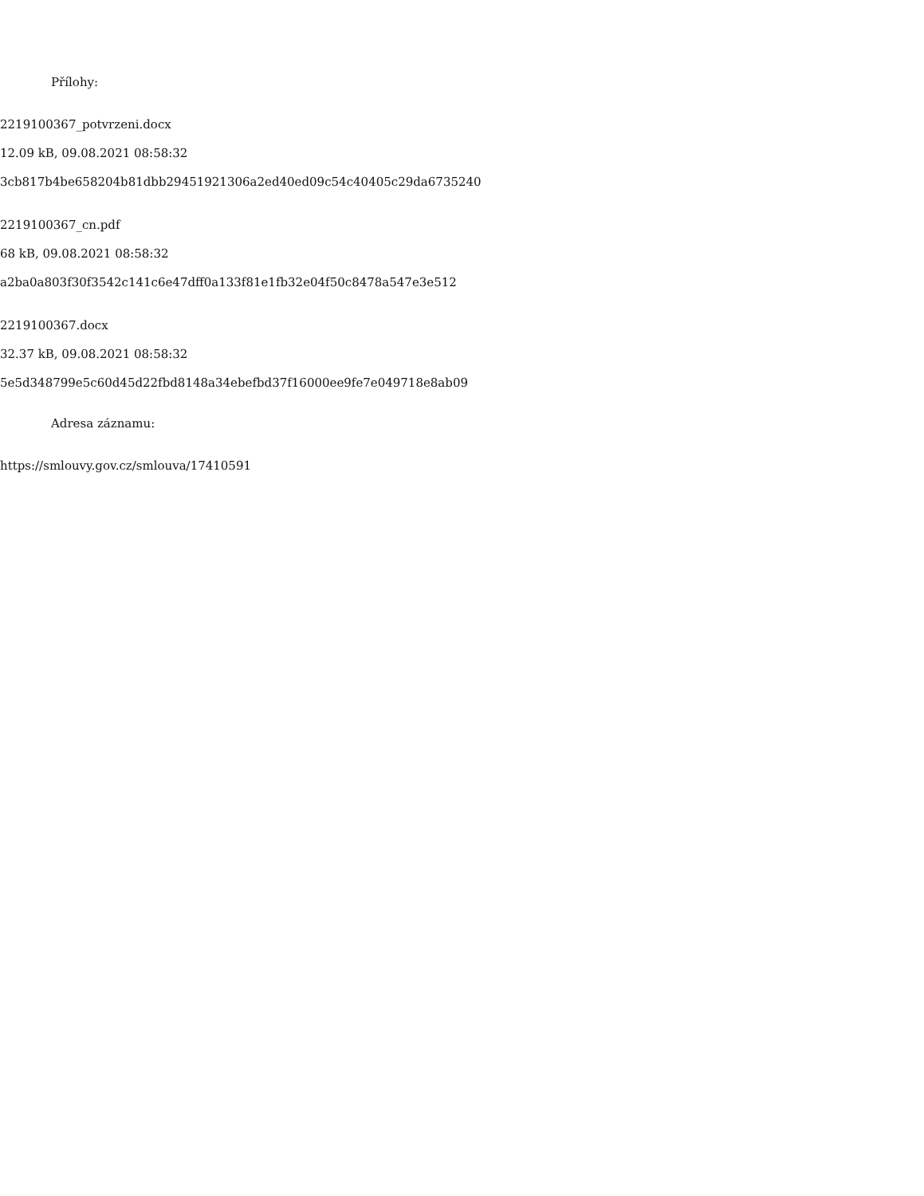Přílohy:
2219100367_potvrzeni.docx
12.09 kB, 09.08.2021 08:58:32
3cb817b4be658204b81dbb29451921306a2ed40ed09c54c40405c29da6735240
2219100367_cn.pdf
68 kB, 09.08.2021 08:58:32
a2ba0a803f30f3542c141c6e47dff0a133f81e1fb32e04f50c8478a547e3e512
2219100367.docx
32.37 kB, 09.08.2021 08:58:32
5e5d348799e5c60d45d22fbd8148a34ebefbd37f16000ee9fe7e049718e8ab09
Adresa záznamu:
https://smlouvy.gov.cz/smlouva/17410591